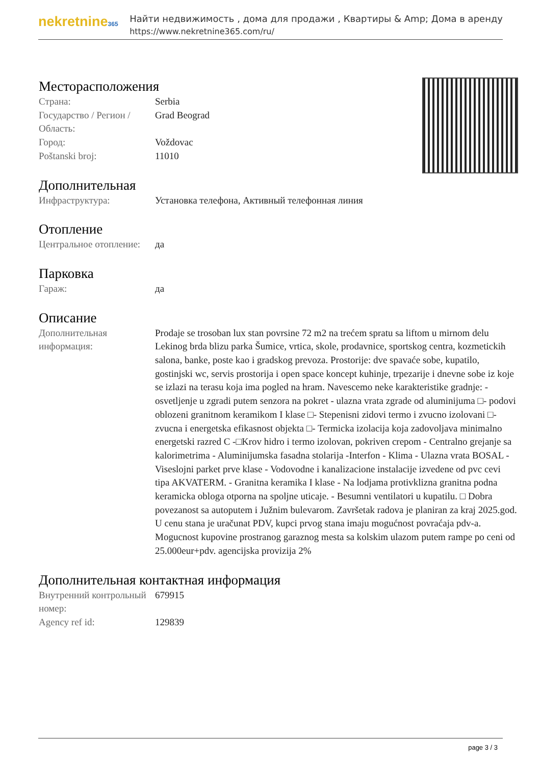nekretnine365
Найти недвижимость , дома для продажи , Квартиры & Amp; Дома в аренду
https://www.nekretnine365.com/ru/
Месторасположения
| Страна: | Serbia |
| Государство / Регион / Область: | Grad Beograd |
| Город: | Voždovac |
| Poštanski broj: | 11010 |
Дополнительная
| Инфраструктура: | Установка телефона, Активный телефонная линия |
Отопление
| Центральное отопление: | да |
Парковка
| Гараж: | да |
Описание
| Дополнительная информация: | Prodaje se trosoban lux stan povrsine 72 m2 na trećem spratu sa liftom u mirnom delu Lekinog brda blizu parka Šumice, vrtica, skole, prodavnice, sportskog centra, kozmetickih salona, banke, poste kao i gradskog prevoza. Prostorije: dve spavaće sobe, kupatilo, gostinjski wc, servis prostorija i open space koncept kuhinje, trpezarije i dnevne sobe iz koje se izlazi na terasu koja ima pogled na hram. Navescemo neke karakteristike gradnje: - osvetljenje u zgradi putem senzora na pokret - ulazna vrata zgrade od aluminijuma □- podovi oblozeni granitnom keramikom I klase □- Stepenisni zidovi termo i zvucno izolovani □- zvucna i energetska efikasnost objekta □- Termicka izolacija koja zadovoljava minimalno energetski razred C -□Krov hidro i termo izolovan, pokriven crepom - Centralno grejanje sa kalorimetrima - Aluminijumska fasadna stolarija -Interfon - Klima - Ulazna vrata BOSAL - Viseslojni parket prve klase - Vodovodne i kanalizacione instalacije izvedene od pvc cevi tipa AKVATERM. - Granitna keramika I klase - Na lodjama protivklizna granitna podna keramicka obloga otporna na spoljne uticaje. - Besumni ventilatori u kupatilu. □ Dobra povezanost sa autoputem i Južnim bulevarom. Završetak radova je planiran za kraj 2025.god. U cenu stana je uračunat PDV, kupci prvog stana imaju mogućnost povraćaja pdv-a. Mogucnost kupovine prostranog garaznog mesta sa kolskim ulazom putem rampe po ceni od 25.000eur+pdv. agencijska provizija 2% |
Дополнительная контактная информация
| Внутренний контрольный номер: | 679915 |
| Agency ref id: | 129839 |
page 3 / 3